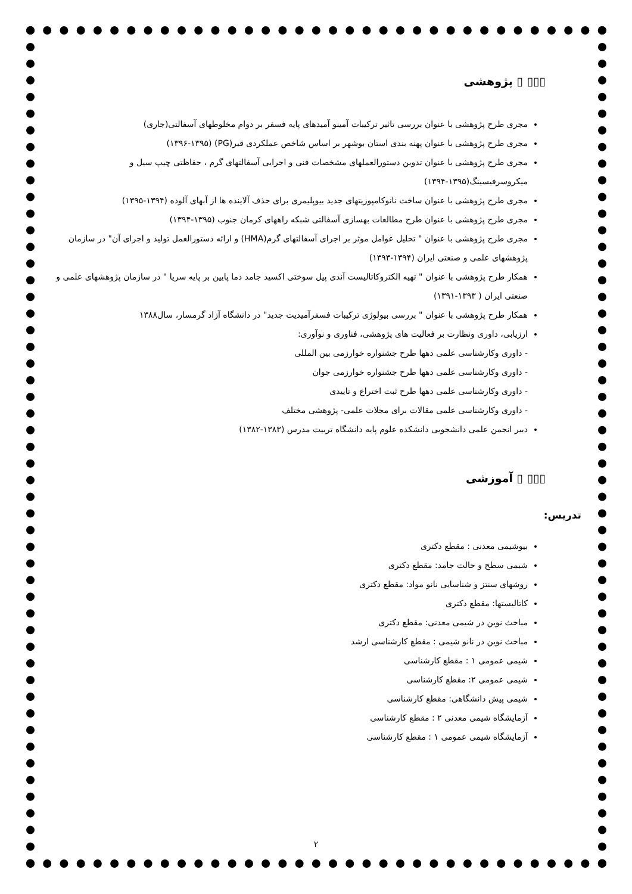▯▯▯ ▯ پژوهشی
مجری طرح پژوهشی با عنوان بررسی تاثیر ترکیبات آمینو آمیدهای پایه فسفر بر دوام مخلوطهای آسفالتی(جاری)
مجری طرح پژوهشی با عنوان پهنه بندی استان بوشهر بر اساس شاخص عملکردی قیر(PG) (۱۳۹۶-۱۳۹۵)
مجری طرح پژوهشی با عنوان تدوین دستورالعملهای مشخصات فنی و اجرایی آسفالتهای گرم ، حفاظتی چیپ سیل و میکروسرفیسینگ(۱۳۹۵-۱۳۹۴)
مجری طرح پژوهشی با عنوان ساخت نانوکامپوزیتهای جدید بیوپلیمری برای حذف آلاینده ها از آبهای آلوده (۱۳۹۴-۱۳۹۵)
مجری طرح پژوهشی با عنوان طرح مطالعات بهسازی آسفالتی شبکه راههای کرمان جنوب (۱۳۹۵-۱۳۹۴)
مجری طرح پژوهشی با عنوان " تحلیل عوامل موثر بر اجرای آسفالتهای گرم(HMA) و ارائه دستورالعمل تولید و اجرای آن" در سازمان پژوهشهای علمی و صنعتی ایران (۱۳۹۴-۱۳۹۳)
همکار طرح پژوهشی با عنوان " تهیه الکتروکاتالیست آندی پیل سوختی اکسید جامد دما پایین بر پایه سریا " در سازمان پژوهشهای علمی و صنعتی ایران ( ۱۳۹۳-۱۳۹۱)
همکار طرح پژوهشی با عنوان " بررسی بیولوژی ترکیبات فسفرآمیدیت جدید" در دانشگاه آزاد گرمسار، سال۱۳۸۸
ارزیابی، داوری ونظارت بر فعالیت های پژوهشی، فناوری و نوآوری:
- داوری وکارشناسی علمی دهها طرح جشنواره خوارزمی بین المللی
- داوری وکارشناسی علمی دهها طرح جشنواره خوارزمی جوان
- داوری وکارشناسی علمی دهها طرح ثبت اختراع و تاییدی
- داوری وکارشناسی علمی مقالات برای مجلات علمی- پژوهشی مختلف
دبیر انجمن علمی دانشجویی دانشکده علوم پایه دانشگاه تربیت مدرس (۱۳۸۳-۱۳۸۲)
▯▯▯ ▯ آموزشی
تدریس:
بیوشیمی معدنی : مقطع دکتری
شیمی سطح و حالت جامد: مقطع دکتری
روشهای سنتز و شناسایی نانو مواد: مقطع دکتری
کاتالیستها: مقطع دکتری
مباحث نوین در شیمی معدنی: مقطع دکتری
مباحث نوین در نانو شیمی : مقطع کارشناسی ارشد
شیمی عمومی ۱ : مقطع کارشناسی
شیمی عمومی ۲: مقطع کارشناسی
شیمی پیش دانشگاهی: مقطع کارشناسی
آزمایشگاه شیمی معدنی ۲ : مقطع کارشناسی
آزمایشگاه شیمی عمومی ۱ : مقطع کارشناسی
۲